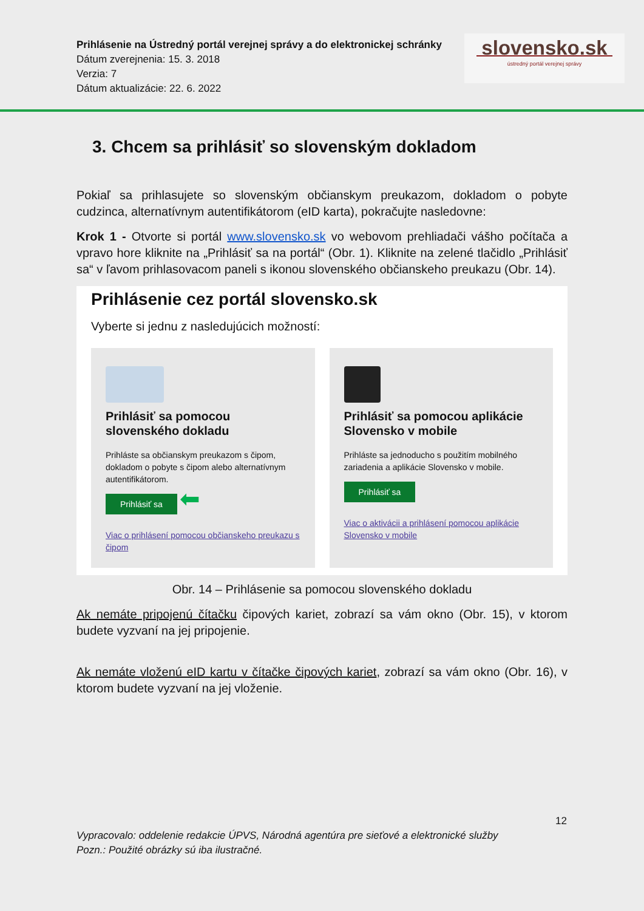Prihlásenie na Ústredný portál verejnej správy a do elektronickej schránky
Dátum zverejnenia: 15. 3. 2018
Verzia: 7
Dátum aktualizácie: 22. 6. 2022
slovensko.sk
ústredný portál verejnej správy
3. Chcem sa prihlásiť so slovenským dokladom
Pokiaľ sa prihlasujete so slovenským občianskym preukazom, dokladom o pobyte cudzinca, alternatívnym autentifikátorom (eID karta), pokračujte nasledovne:
Krok 1 - Otvorte si portál www.slovensko.sk vo webovom prehliadači vášho počítača a vpravo hore kliknite na „Prihlásiť sa na portál“ (Obr. 1). Kliknite na zelené tlačidlo „Prihlásiť sa“ v ľavom prihlasovacom paneli s ikonou slovenského občianskeho preukazu (Obr. 14).
Prihlásenie cez portál slovensko.sk
Vyberte si jednu z nasledujúcich možností:
Prihlásiť sa pomocou slovenského dokladu
Prihláste sa občianskym preukazom s čipom, dokladom o pobyte s čipom alebo alternatívnym autentifikátorom.
Prihlásiť sa ⬅
Viac o prihlásení pomocou občianskeho preukazu s čipom
Prihlásiť sa pomocou aplikácie Slovensko v mobile
Prihláste sa jednoducho s použitím mobilného zariadenia a aplikácie Slovensko v mobile.
Prihlásiť sa
Viac o aktivácii a prihlásení pomocou aplikácie Slovensko v mobile
Obr. 14 – Prihlásenie sa pomocou slovenského dokladu
Ak nemáte pripojenú čítačku čipových kariet, zobrazí sa vám okno (Obr. 15), v ktorom budete vyzvaní na jej pripojenie.
Ak nemáte vloženú eID kartu v čítačke čipových kariet, zobrazí sa vám okno (Obr. 16), v ktorom budete vyzvaní na jej vloženie.
12
Vypracovalo: oddelenie redakcie ÚPVS, Národná agentúra pre sieťové a elektronické služby
Pozn.: Použité obrázky sú iba ilustračné.